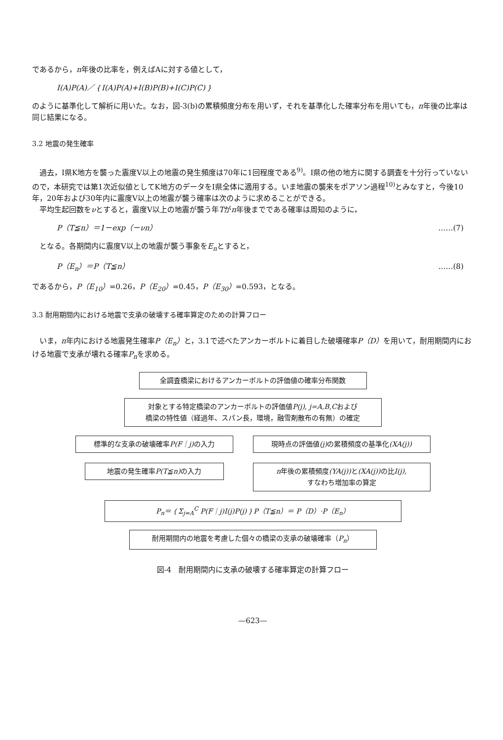であるから，n年後の比率を，例えばAに対する値として，
I(A)P(A)／｛I(A)P(A)+I(B)P(B)+I(C)P(C)｝
のように基準化して解析に用いた。なお，図-3(b)の累積頻度分布を用いず，それを基準化した確率分布を用いても，n年後の比率は同じ結果になる。
3.2 地震の発生確率
過去，I県K地方を襲った震度V以上の地震の発生頻度は70年に1回程度である<sup>9)</sup>。I県の他の地方に関する調査を十分行っていないので，本研究では第1次近似値としてK地方のデータをI県全体に適用する。いま地震の襲来をポアソン過程<sup>10)</sup>とみなすと，今後10年，20年および30年内に震度V以上の地震が襲う確率は次のように求めることができる。
平均生起回数をνとすると，震度V以上の地震が襲う年Tがn年後までである確率は周知のように，
P（T≦n）＝1－exp（－νn） ……(7)
となる。各期間内に震度V以上の地震が襲う事象をE<sub>n</sub>とすると，
P（E<sub>n</sub>）＝P（T≦n） ……(8)
であるから，P（E<sub>10</sub>）=0.26，P（E<sub>20</sub>）=0.45，P（E<sub>30</sub>）=0.593，となる。
3.3 耐用期間内における地震で支承の破壊する確率算定のための計算フロー
いま，n年内における地震発生確率P（E<sub>n</sub>）と，3.1で述べたアンカーボルトに着目した破壊確率P（D）を用いて，耐用期間内における地震で支承が壊れる確率P<sub>n</sub>を求める。
全調査橋梁におけるアンカーボルトの評価値の確率分布関数
対象とする特定橋梁のアンカーボルトの評価値P(j), j=A,B,Cおよび
橋梁の特性値（経過年、スパン長，環境，融雪剤散布の有無）の確定
標準的な支承の破壊確率P(F｜j) の入力
地震の発生確率P(T≦n) の入力
現時点の評価値(j) の累積頻度の基準化(XA(j))
n年後の累積頻度(YA(j)) と(XA(j)) の比I(j),
すなわち増加率の算定
P<sub>n</sub>＝｛Σ<sub>j=A</sub><sup>C</sup> P(F｜j)I(j)P(j)｝P（T≦n）＝ P（D）·P（E<sub>n</sub>）
耐用期間内の地震を考慮した個々の橋梁の支承の破壊確率（P<sub>n</sub>）
図-4　耐用期間内に支承の破壊する確率算定の計算フロー
—623—